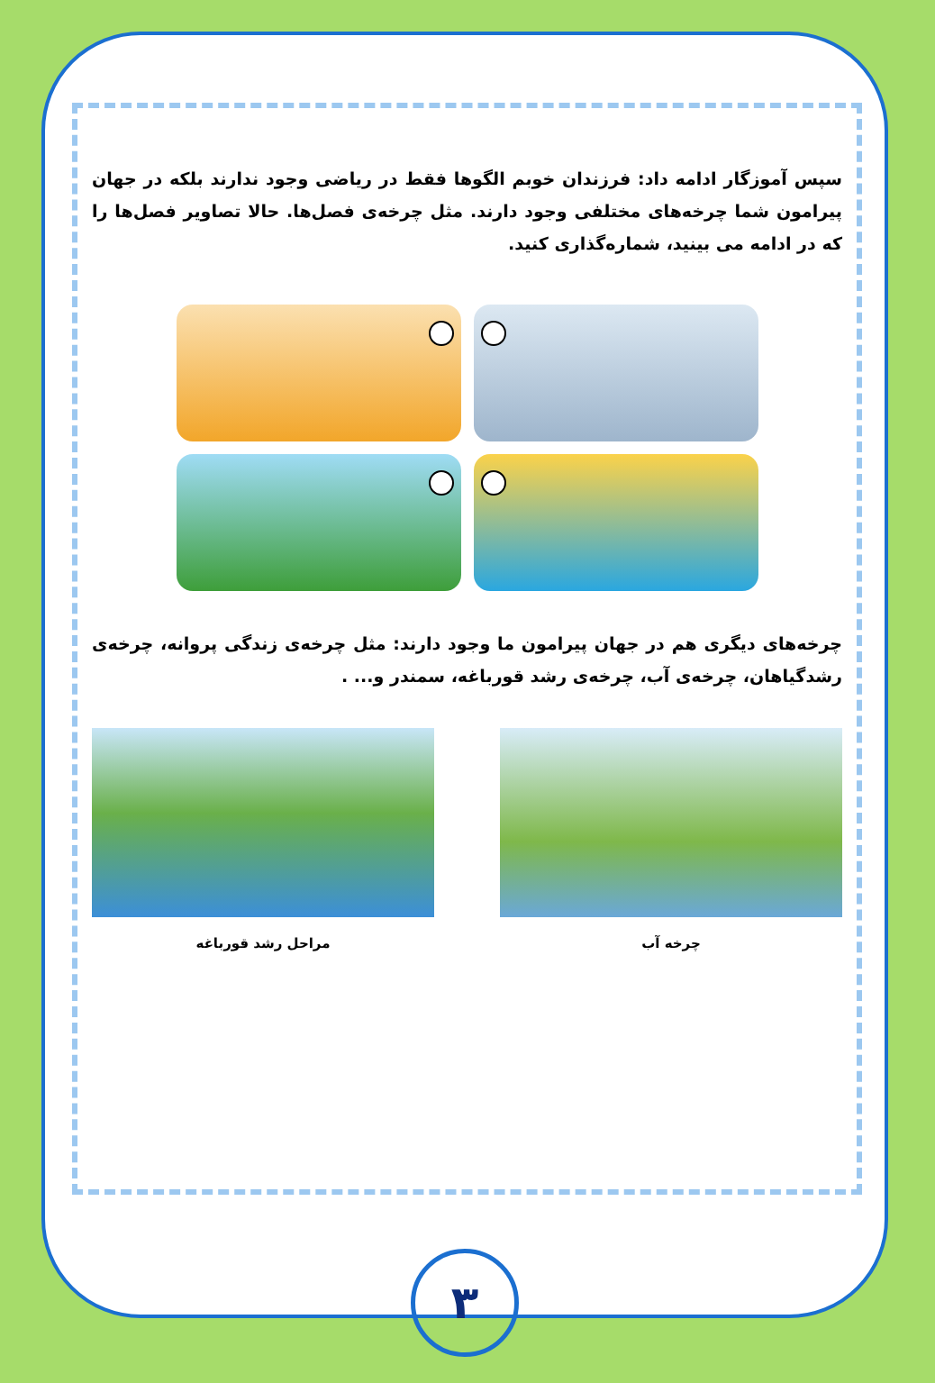سپس آموزگار ادامه داد: فرزندان خوبم الگوها فقط در ریاضی وجود ندارند بلکه در جهان پیرامون شما چرخه‌های مختلفی وجود دارند. مثل چرخه‌ی فصل‌ها. حالا تصاویر فصل‌ها را که در ادامه می بینید، شماره‌گذاری کنید.
چرخه‌های دیگری هم در جهان پیرامون ما وجود دارند: مثل چرخه‌ی زندگی پروانه، چرخه‌ی رشدگیاهان، چرخه‌ی آب، چرخه‌ی رشد قورباغه، سمندر و... .
چرخه آب مراحل رشد قورباغه
۳